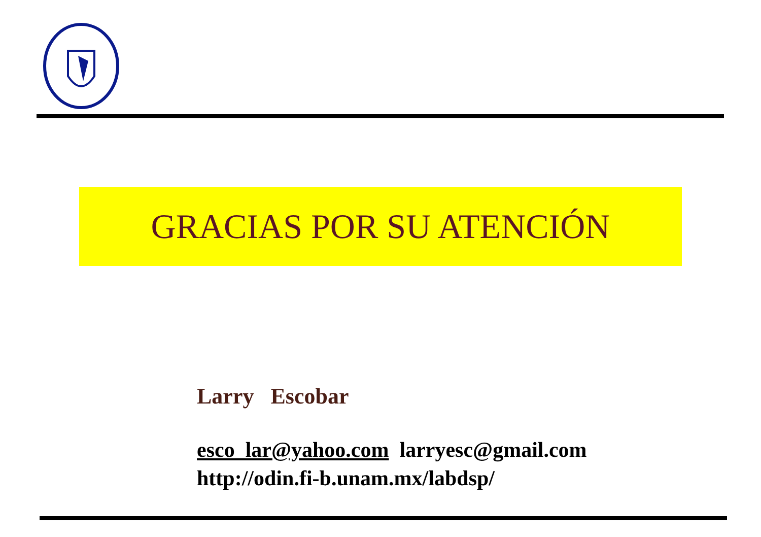GRACIAS POR SU ATENCIÓN
Larry Escobar
esco_lar@yahoo.com larryesc@gmail.com
http://odin.fi-b.unam.mx/labdsp/